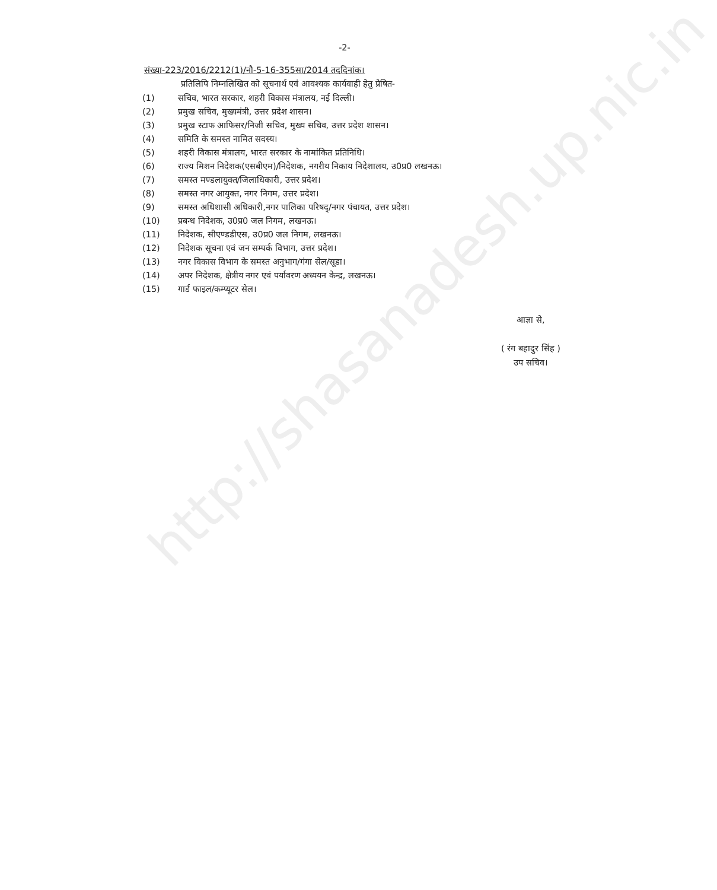http://shasanadesh.up.nic.in
-2-
संख्या-223/2016/2212(1)/नौ-5-16-355सा/2014 तददिनांक।
प्रतिलिपि निम्नलिखित को सूचनार्थ एवं आवश्यक कार्यवाही हेतु प्रेषित-
(1) सचिव, भारत सरकार, शहरी विकास मंत्रालय, नई दिल्ली।
(2) प्रमुख सचिव, मुख्यमंत्री, उत्तर प्रदेश शासन।
(3) प्रमुख स्टाफ आफिसर/निजी सचिव, मुख्य सचिव, उत्तर प्रदेश शासन।
(4) समिति के समस्त नामित सदस्य।
(5) शहरी विकास मंत्रालय, भारत सरकार के नामांकित प्रतिनिधि।
(6) राज्य मिशन निदेशक(एसबीएम)/निदेशक, नगरीय निकाय निदेशालय, उ0प्र0 लखनऊ।
(7) समस्त मण्डलायुक्त/जिलाधिकारी, उत्तर प्रदेश।
(8) समस्त नगर आयुक्त, नगर निगम, उत्तर प्रदेश।
(9) समस्त अधिशासी अधिकारी,नगर पालिका परिषद्/नगर पंचायत, उत्तर प्रदेश।
(10) प्रबन्ध निदेशक, उ0प्र0 जल निगम, लखनऊ।
(11) निदेशक, सीएण्डडीएस, उ0प्र0 जल निगम, लखनऊ।
(12) निदेशक सूचना एवं जन सम्पर्क विभाग, उत्तर प्रदेश।
(13) नगर विकास विभाग के समस्त अनुभाग/गंगा सेल/सूडा।
(14) अपर निदेशक, क्षेत्रीय नगर एवं पर्यावरण अध्ययन केन्द्र, लखनऊ।
(15) गार्ड फाइल/कम्प्यूटर सेल।
आज्ञा से,
( रंग बहादुर सिंह )
उप सचिव।